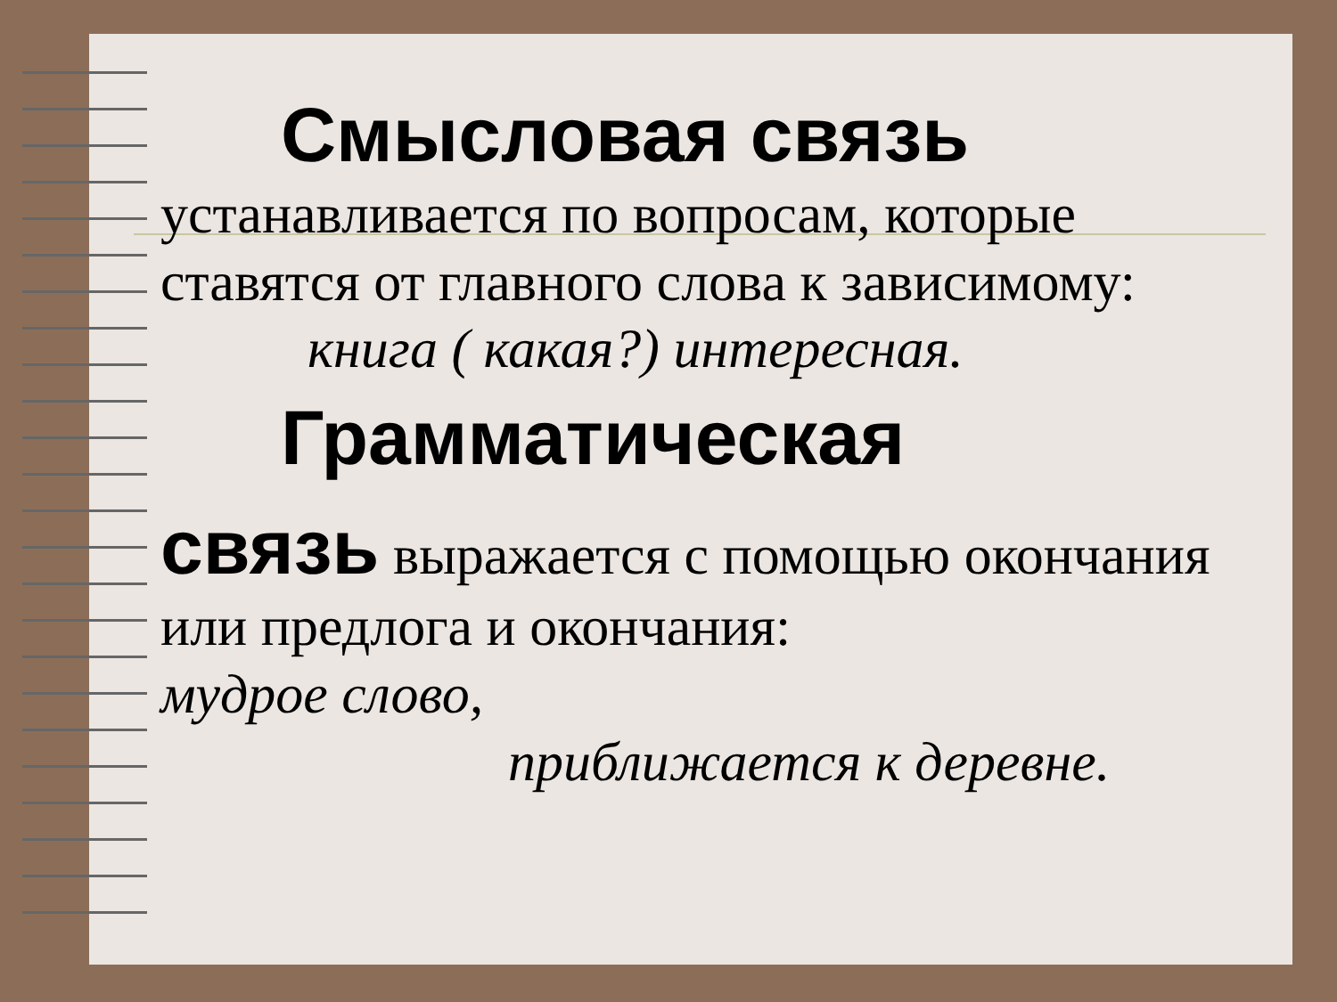Смысловая связь
устанавливается по вопросам, которые ставятся от главного слова к зависимому:
книга ( какая?) интересная.
Грамматическая
связь выражается с помощью окончания или предлога и окончания:
мудрое слово,
приближается к деревне.